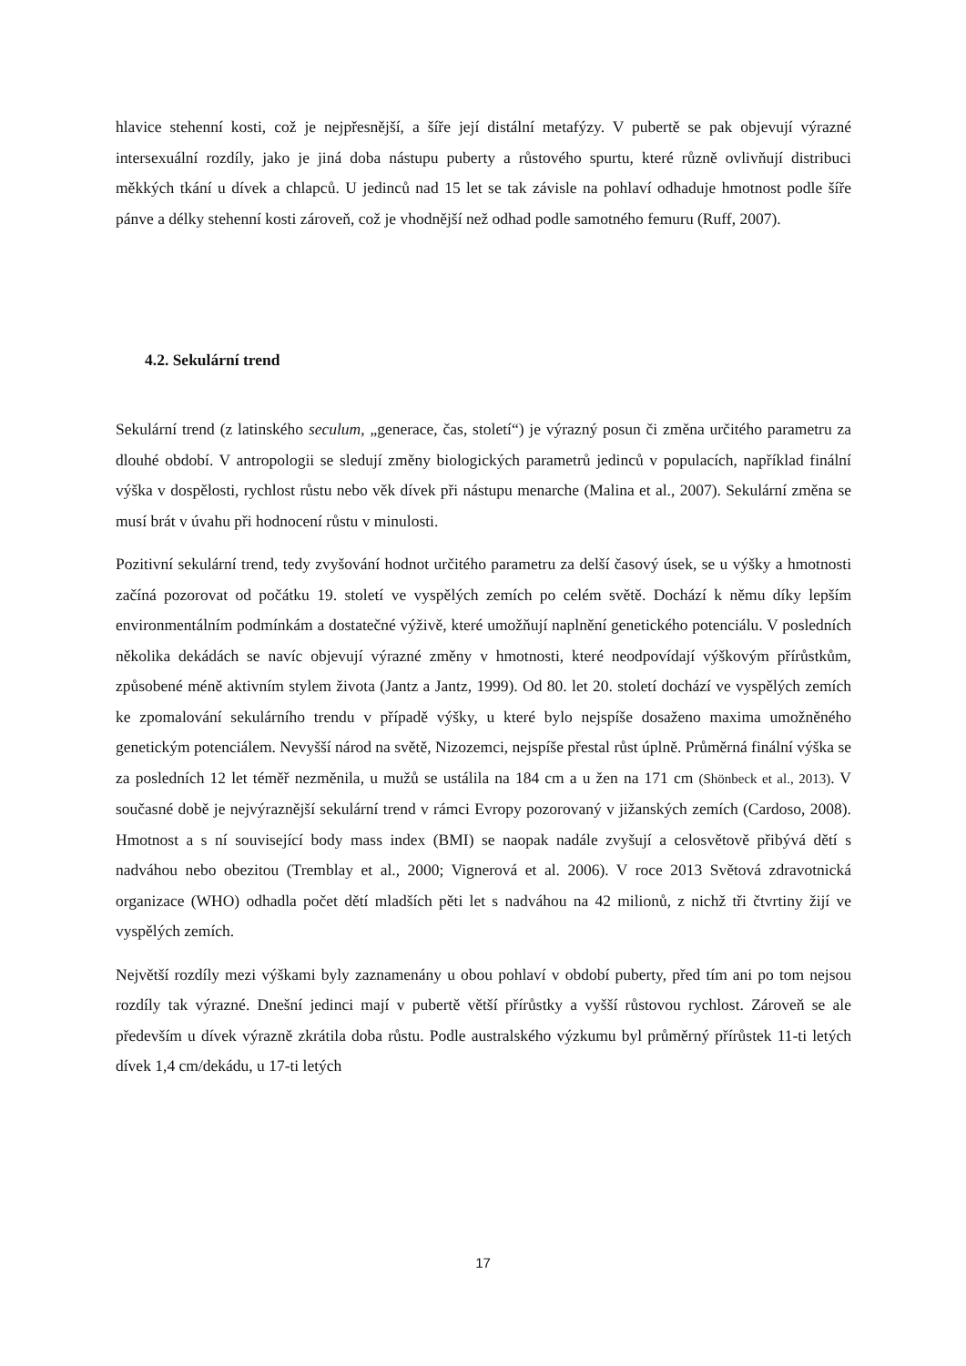hlavice stehenní kosti, což je nejpřesnější, a šíře její distální metafýzy. V pubertě se pak objevují výrazné intersexuální rozdíly, jako je jiná doba nástupu puberty a růstového spurtu, které různě ovlivňují distribuci měkkých tkání u dívek a chlapců. U jedinců nad 15 let se tak závisle na pohlaví odhaduje hmotnost podle šíře pánve a délky stehenní kosti zároveň, což je vhodnější než odhad podle samotného femuru (Ruff, 2007).
4.2. Sekulární trend
Sekulární trend (z latinského seculum, „generace, čas, století“) je výrazný posun či změna určitého parametru za dlouhé období. V antropologii se sledují změny biologických parametrů jedinců v populacích, například finální výška v dospělosti, rychlost růstu nebo věk dívek při nástupu menarche (Malina et al., 2007). Sekulární změna se musí brát v úvahu při hodnocení růstu v minulosti.
Pozitivní sekulární trend, tedy zvyšování hodnot určitého parametru za delší časový úsek, se u výšky a hmotnosti začíná pozorovat od počátku 19. století ve vyspělých zemích po celém světě. Dochází k němu díky lepším environmentálním podmínkám a dostatečné výživě, které umožňují naplnění genetického potenciálu. V posledních několika dekádách se navíc objevují výrazné změny v hmotnosti, které neodpovídají výškovým přírůstkům, způsobené méně aktivním stylem života (Jantz a Jantz, 1999). Od 80. let 20. století dochází ve vyspělých zemích ke zpomalování sekulárního trendu v případě výšky, u které bylo nejspíše dosaženo maxima umožněného genetickým potenciálem. Nevyšší národ na světě, Nizozemci, nejspíše přestal růst úplně. Průměrná finální výška se za posledních 12 let téměř nezměnila, u mužů se ustálila na 184 cm a u žen na 171 cm (Shönbeck et al., 2013). V současné době je nejvýraznější sekulární trend v rámci Evropy pozorovaný v jižanských zemích (Cardoso, 2008). Hmotnost a s ní související body mass index (BMI) se naopak nadále zvyšují a celosvětově přibývá dětí s nadváhou nebo obezitou (Tremblay et al., 2000; Vignerová et al. 2006). V roce 2013 Světová zdravotnická organizace (WHO) odhadla počet dětí mladších pěti let s nadváhou na 42 milionů, z nichž tři čtvrtiny žijí ve vyspělých zemích.
Největší rozdíly mezi výškami byly zaznamenány u obou pohlaví v období puberty, před tím ani po tom nejsou rozdíly tak výrazné. Dnešní jedinci mají v pubertě větší přírůstky a vyšší růstovou rychlost. Zároveň se ale především u dívek výrazně zkrátila doba růstu. Podle australského výzkumu byl průměrný přírůstek 11-ti letých dívek 1,4 cm/dekádu, u 17-ti letých
17